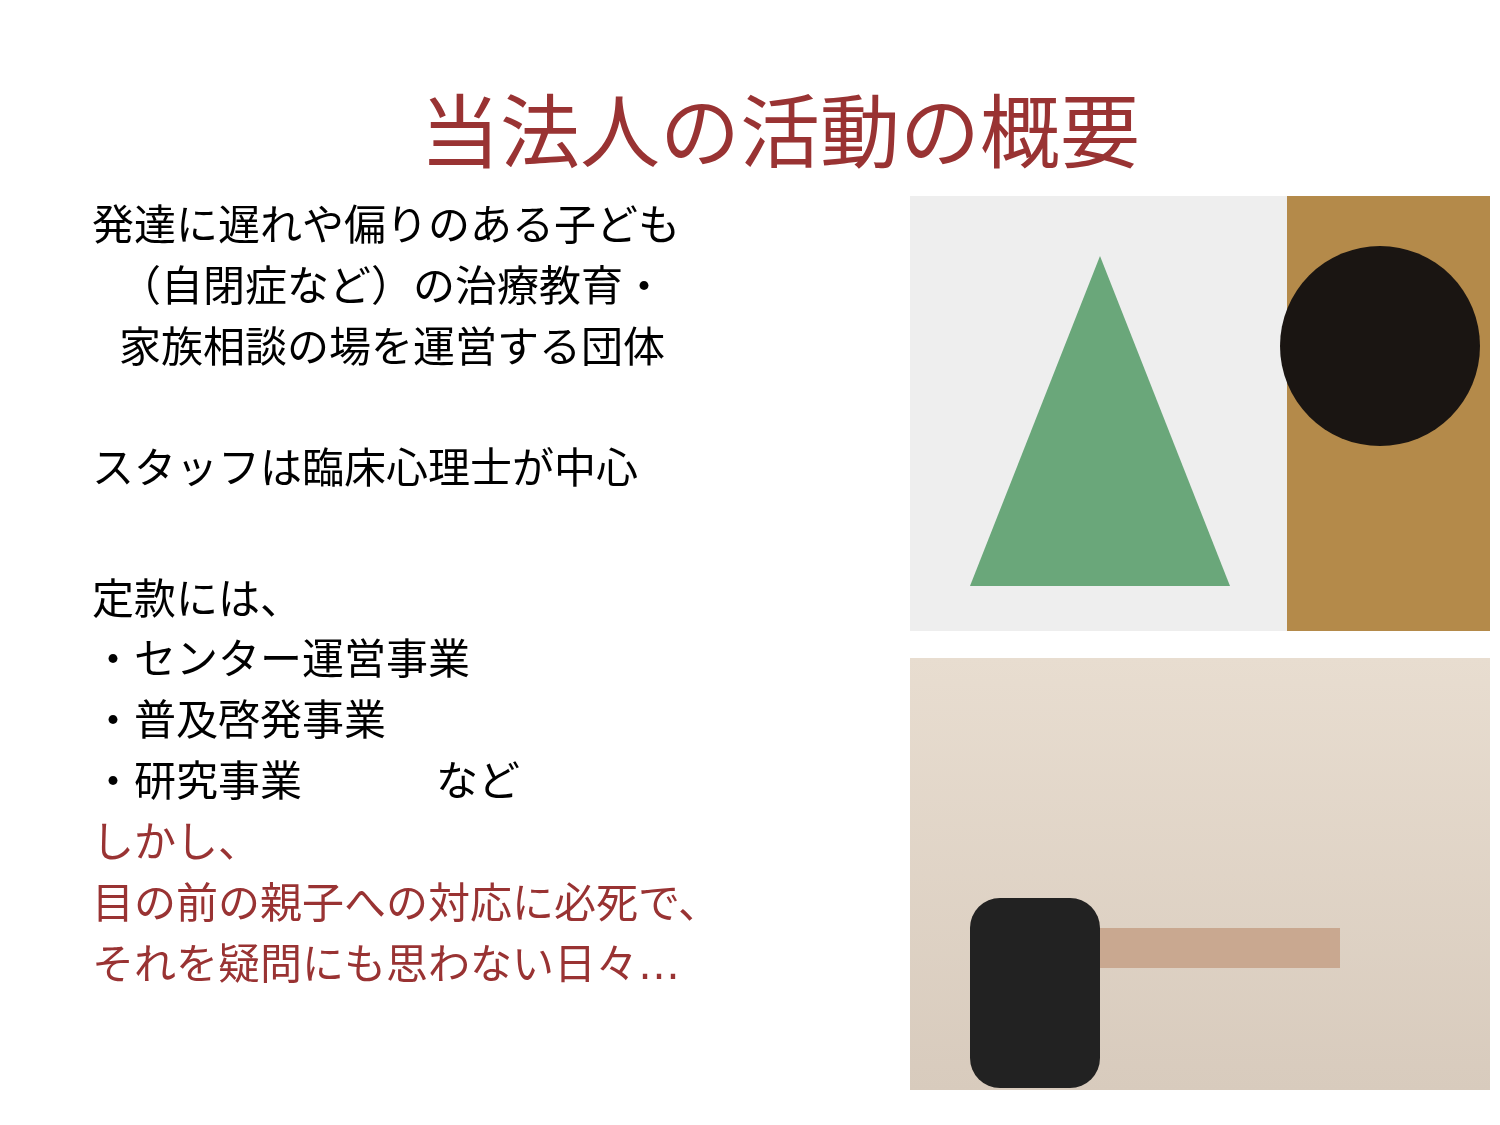当法人の活動の概要
発達に遅れや偏りのある子ども
（自閉症など）の治療教育・
家族相談の場を運営する団体
スタッフは臨床心理士が中心
定款には、
・センター運営事業
・普及啓発事業
・研究事業 など
しかし、
目の前の親子への対応に必死で、
それを疑問にも思わない日々…